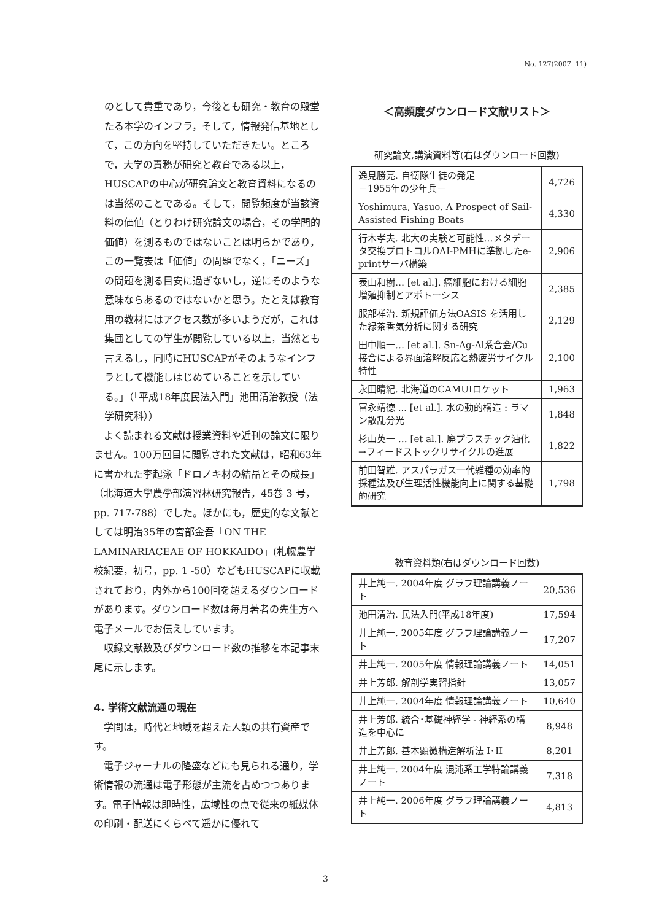No. 127(2007. 11)
のとして貴重であり，今後とも研究・教育の殿堂たる本学のインフラ，そして，情報発信基地として，この方向を堅持していただきたい。ところで，大学の責務が研究と教育である以上，HUSCAPの中心が研究論文と教育資料になるのは当然のことである。そして，閲覧頻度が当該資料の価値（とりわけ研究論文の場合，その学問的価値）を測るものではないことは明らかであり，この一覧表は「価値」の問題でなく，「ニーズ」の問題を測る目安に過ぎないし，逆にそのような意味ならあるのではないかと思う。たとえば教育用の教材にはアクセス数が多いようだが，これは集団としての学生が閲覧している以上，当然とも言えるし，同時にHUSCAPがそのようなインフラとして機能しはじめていることを示している。」（「平成18年度民法入門」池田清治教授（法学研究科））
よく読まれる文献は授業資料や近刊の論文に限りません。100万回目に閲覧された文献は，昭和63年に書かれた李起泳「ドロノキ材の結晶とその成長」（北海道大學農學部演習林研究報告，45巻 3 号，pp. 717-788）でした。ほかにも，歴史的な文献としては明治35年の宮部金吾「ON THE LAMINARIACEAE OF HOKKAIDO」(札幌農学校紀要，初号，pp. 1 -50）などもHUSCAPに収載されており，内外から100回を超えるダウンロードがあります。ダウンロード数は毎月著者の先生方へ電子メールでお伝えしています。
収録文献数及びダウンロード数の推移を本記事末尾に示します。
4. 学術文献流通の現在
学問は，時代と地域を超えた人類の共有資産です。
電子ジャーナルの隆盛などにも見られる通り，学術情報の流通は電子形態が主流を占めつつあります。電子情報は即時性，広域性の点で従来の紙媒体の印刷・配送にくらべて遥かに優れて
＜高頻度ダウンロード文献リスト＞
研究論文,講演資料等(右はダウンロード回数)
| 逸見勝亮. 自衛隊生徒の発足 －1955年の少年兵－ | 4,726 |
| Yoshimura, Yasuo. A Prospect of Sail-Assisted Fishing Boats | 4,330 |
| 行木孝夫. 北大の実験と可能性…メタデータ交換プロトコルOAI-PMHに準拠したe-printサーバ構築 | 2,906 |
| 表山和樹… [et al.]. 癌細胞における細胞増殖抑制とアポトーシス | 2,385 |
| 服部祥治. 新規評価方法OASIS を活用した緑茶香気分析に関する研究 | 2,129 |
| 田中順一… [et al.]. Sn-Ag-Al系合金/Cu接合による界面溶解反応と熱疲労サイクル特性 | 2,100 |
| 永田晴紀. 北海道のCAMUIロケット | 1,963 |
| 冨永靖徳 ... [et al.]. 水の動的構造 : ラマン散乱分光 | 1,848 |
| 杉山英一 … [et al.]. 廃プラスチック油化→フィードストックリサイクルの進展 | 1,822 |
| 前田智雄. アスパラガス一代雑種の効率的採種法及び生理活性機能向上に関する基礎的研究 | 1,798 |
教育資料類(右はダウンロード回数)
| 井上純一. 2004年度 グラフ理論講義ノート | 20,536 |
| 池田清治. 民法入門(平成18年度) | 17,594 |
| 井上純一. 2005年度 グラフ理論講義ノート | 17,207 |
| 井上純一. 2005年度 情報理論講義ノート | 14,051 |
| 井上芳郎. 解剖学実習指針 | 13,057 |
| 井上純一. 2004年度 情報理論講義ノート | 10,640 |
| 井上芳郎. 統合･基礎神経学 - 神経系の構造を中心に | 8,948 |
| 井上芳郎. 基本顕微構造解析法 I･II | 8,201 |
| 井上純一. 2004年度 混沌系工学特論講義ノート | 7,318 |
| 井上純一. 2006年度 グラフ理論講義ノート | 4,813 |
3